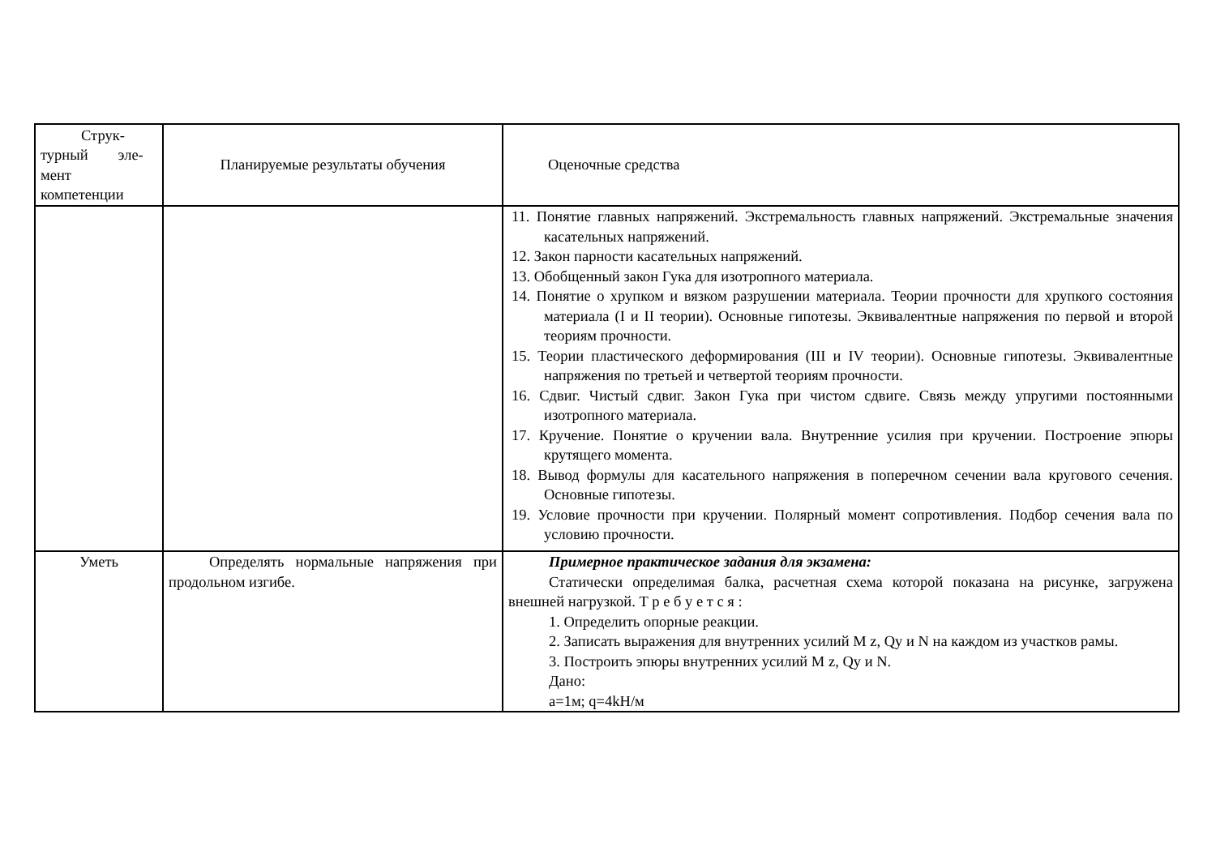| Струк- турный эле- мент компетенции | Планируемые результаты обучения | Оценочные средства |
| --- | --- | --- |
| | | 11. Понятие главных напряжений. Экстремальность главных напряжений. Экстремальные значения касательных напряжений. 12. Закон парности касательных напряжений. 13. Обобщенный закон Гука для изотропного материала. 14. Понятие о хрупком и вязком разрушении материала. Теории прочности для хрупкого состояния материала (I и II теории). Основные гипотезы. Эквивалентные напряжения по первой и второй теориям прочности. 15. Теории пластического деформирования (III и IV теории). Основные гипотезы. Эквивалентные напряжения по третьей и четвертой теориям прочности. 16. Сдвиг. Чистый сдвиг. Закон Гука при чистом сдвиге. Связь между упругими постоянными изотропного материала. 17. Кручение. Понятие о кручении вала. Внутренние усилия при кручении. Построение эпюры крутящего момента. 18. Вывод формулы для касательного напряжения в поперечном сечении вала кругового сечения. Основные гипотезы. 19. Условие прочности при кручении. Полярный момент сопротивления. Подбор сечения вала по условию прочности. |
| Уметь | Определять нормальные напряжения при продольном изгибе. | Примерное практическое задания для экзамена: Статически определимая балка, расчетная схема которой показана на рисунке, загружена внешней нагрузкой. Т р е б у е т с я : 1. Определить опорные реакции. 2. Записать выражения для внутренних усилий M z, Qy и N на каждом из участков рамы. 3. Построить эпюры внутренних усилий M z, Qy и N. Дано: a=1м; q=4kH/м |